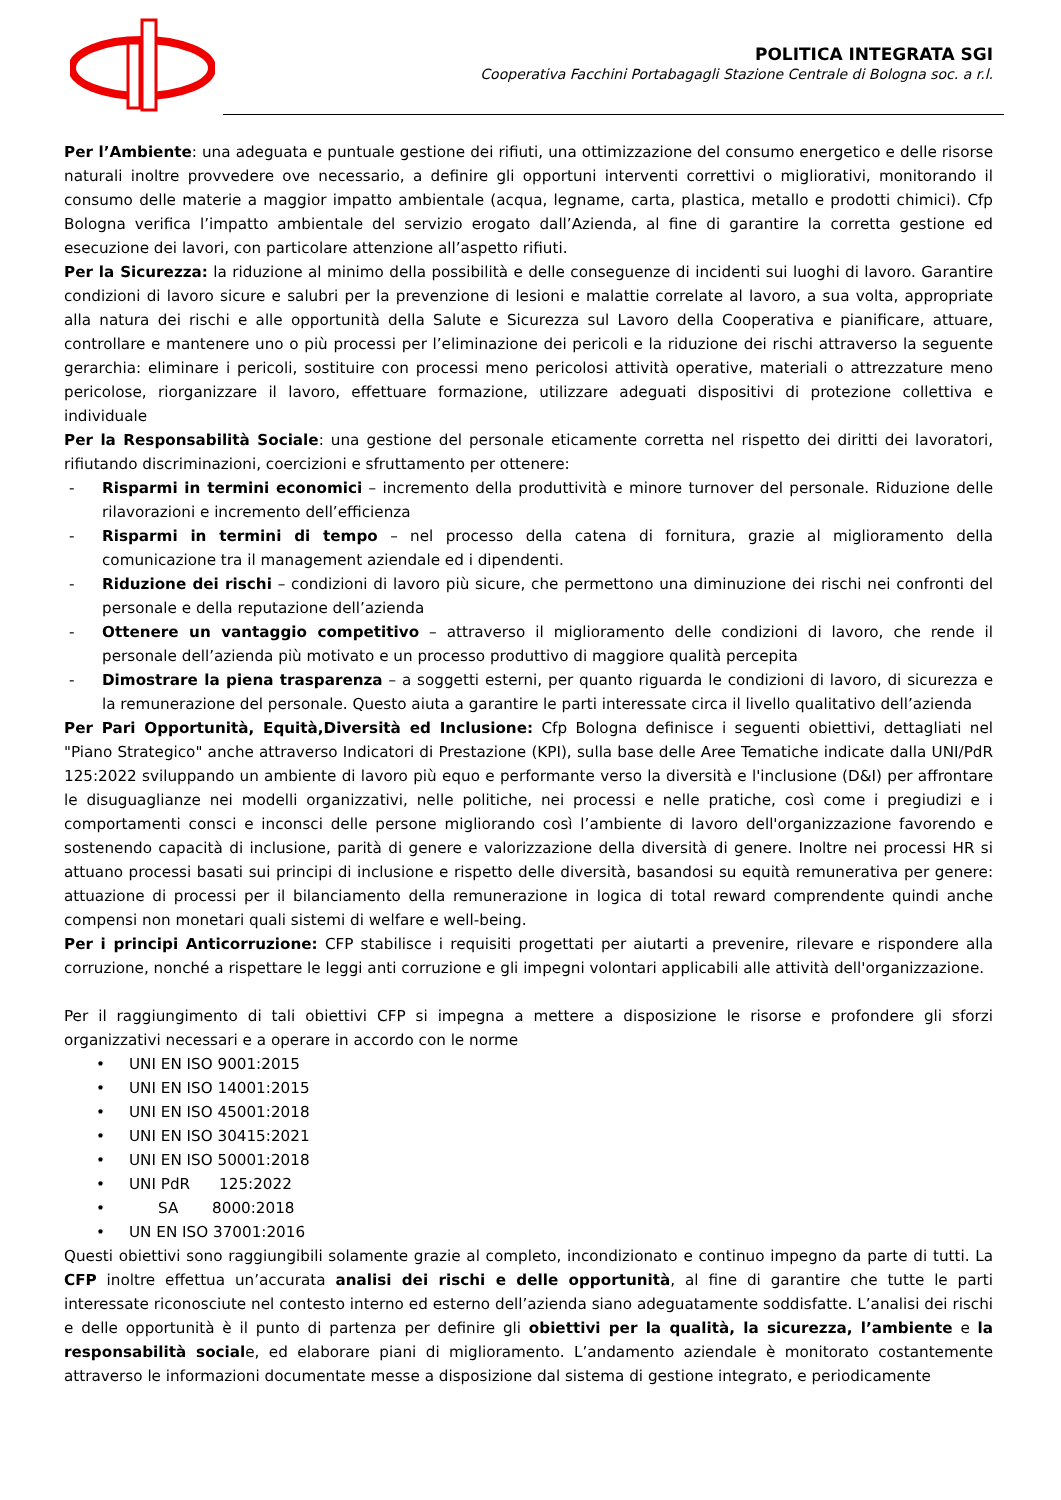POLITICA INTEGRATA SGI
Cooperativa Facchini Portabagagli Stazione Centrale di Bologna soc. a r.l.
Per l’Ambiente: una adeguata e puntuale gestione dei rifiuti, una ottimizzazione del consumo energetico e delle risorse naturali inoltre provvedere ove necessario, a definire gli opportuni interventi correttivi o migliorativi, monitorando il consumo delle materie a maggior impatto ambientale (acqua, legname, carta, plastica, metallo e prodotti chimici). Cfp Bologna verifica l’impatto ambientale del servizio erogato dall’Azienda, al fine di garantire la corretta gestione ed esecuzione dei lavori, con particolare attenzione all’aspetto rifiuti.
Per la Sicurezza: la riduzione al minimo della possibilità e delle conseguenze di incidenti sui luoghi di lavoro. Garantire condizioni di lavoro sicure e salubri per la prevenzione di lesioni e malattie correlate al lavoro, a sua volta, appropriate alla natura dei rischi e alle opportunità della Salute e Sicurezza sul Lavoro della Cooperativa e pianificare, attuare, controllare e mantenere uno o più processi per l’eliminazione dei pericoli e la riduzione dei rischi attraverso la seguente gerarchia: eliminare i pericoli, sostituire con processi meno pericolosi attività operative, materiali o attrezzature meno pericolose, riorganizzare il lavoro, effettuare formazione, utilizzare adeguati dispositivi di protezione collettiva e individuale
Per la Responsabilità Sociale: una gestione del personale eticamente corretta nel rispetto dei diritti dei lavoratori, rifiutando discriminazioni, coercizioni e sfruttamento per ottenere:
- Risparmi in termini economici – incremento della produttività e minore turnover del personale. Riduzione delle rilavorazioni e incremento dell’efficienza
- Risparmi in termini di tempo – nel processo della catena di fornitura, grazie al miglioramento della comunicazione tra il management aziendale ed i dipendenti.
- Riduzione dei rischi – condizioni di lavoro più sicure, che permettono una diminuzione dei rischi nei confronti del personale e della reputazione dell’azienda
- Ottenere un vantaggio competitivo – attraverso il miglioramento delle condizioni di lavoro, che rende il personale dell’azienda più motivato e un processo produttivo di maggiore qualità percepita
- Dimostrare la piena trasparenza – a soggetti esterni, per quanto riguarda le condizioni di lavoro, di sicurezza e la remunerazione del personale. Questo aiuta a garantire le parti interessate circa il livello qualitativo dell’azienda
Per Pari Opportunità, Equità,Diversità ed Inclusione: Cfp Bologna definisce i seguenti obiettivi, dettagliati nel "Piano Strategico" anche attraverso Indicatori di Prestazione (KPI), sulla base delle Aree Tematiche indicate dalla UNI/PdR 125:2022 sviluppando un ambiente di lavoro più equo e performante verso la diversità e l'inclusione (D&I) per affrontare le disuguaglianze nei modelli organizzativi, nelle politiche, nei processi e nelle pratiche, così come i pregiudizi e i comportamenti consci e inconsci delle persone migliorando così l’ambiente di lavoro dell'organizzazione favorendo e sostenendo capacità di inclusione, parità di genere e valorizzazione della diversità di genere. Inoltre nei processi HR si attuano processi basati sui principi di inclusione e rispetto delle diversità, basandosi su equità remunerativa per genere: attuazione di processi per il bilanciamento della remunerazione in logica di total reward comprendente quindi anche compensi non monetari quali sistemi di welfare e well-being.
Per i principi Anticorruzione: CFP stabilisce i requisiti progettati per aiutarti a prevenire, rilevare e rispondere alla corruzione, nonché a rispettare le leggi anti corruzione e gli impegni volontari applicabili alle attività dell'organizzazione.
Per il raggiungimento di tali obiettivi CFP si impegna a mettere a disposizione le risorse e profondere gli sforzi organizzativi necessari e a operare in accordo con le norme
• UNI EN ISO 9001:2015
• UNI EN ISO 14001:2015
• UNI EN ISO 45001:2018
• UNI EN ISO 30415:2021
• UNI EN ISO 50001:2018
• UNI PdR 125:2022
• SA 8000:2018
• UN EN ISO 37001:2016
Questi obiettivi sono raggiungibili solamente grazie al completo, incondizionato e continuo impegno da parte di tutti. La CFP inoltre effettua un’accurata analisi dei rischi e delle opportunità, al fine di garantire che tutte le parti interessate riconosciute nel contesto interno ed esterno dell’azienda siano adeguatamente soddisfatte. L’analisi dei rischi e delle opportunità è il punto di partenza per definire gli obiettivi per la qualità, la sicurezza, l’ambiente e la responsabilità sociale, ed elaborare piani di miglioramento. L’andamento aziendale è monitorato costantemente attraverso le informazioni documentate messe a disposizione dal sistema di gestione integrato, e periodicamente